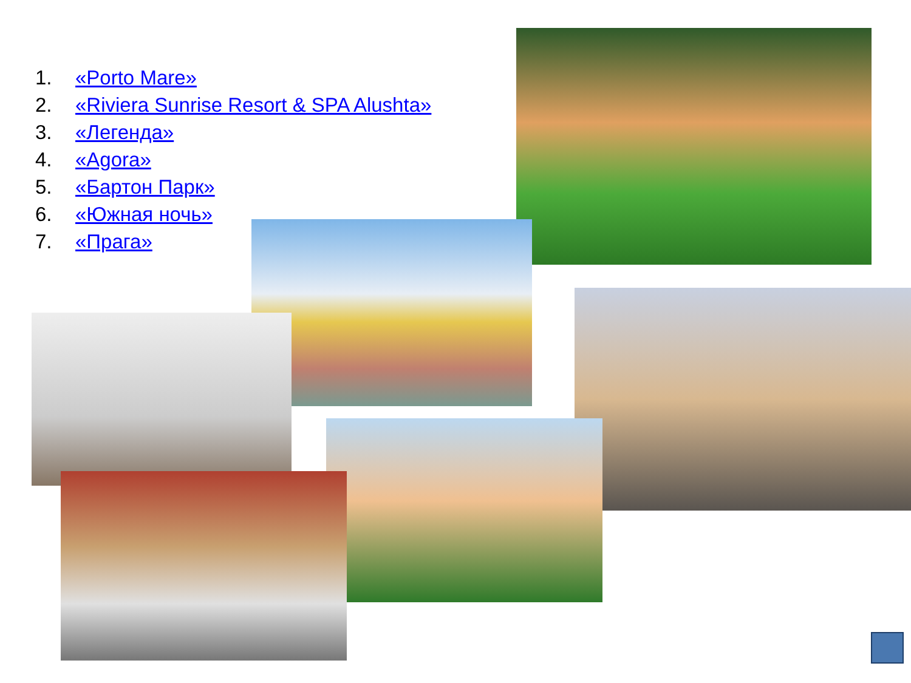1. «Porto Mare»
2. «Riviera Sunrise Resort & SPA Alushta»
3. «Легенда»
4. «Agora»
5. «Бартон Парк»
6. «Южная ночь»
7. «Прага»